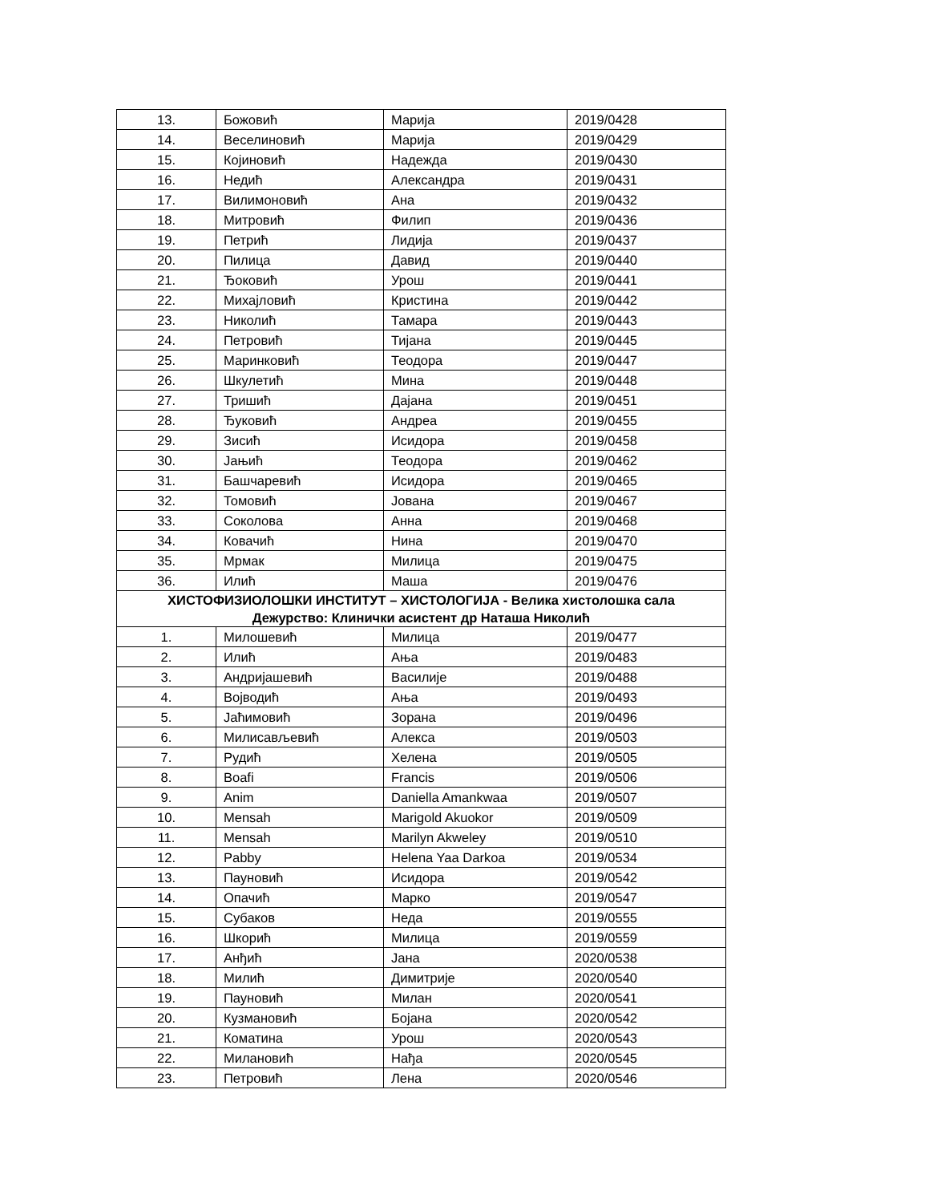| 13. | Божовић | Марија | 2019/0428 |
| 14. | Веселиновић | Марија | 2019/0429 |
| 15. | Којиновић | Надежда | 2019/0430 |
| 16. | Недић | Александра | 2019/0431 |
| 17. | Вилимоновић | Ана | 2019/0432 |
| 18. | Митровић | Филип | 2019/0436 |
| 19. | Петрић | Лидија | 2019/0437 |
| 20. | Пилица | Давид | 2019/0440 |
| 21. | Ђоковић | Урош | 2019/0441 |
| 22. | Михајловић | Кристина | 2019/0442 |
| 23. | Николић | Тамара | 2019/0443 |
| 24. | Петровић | Тијана | 2019/0445 |
| 25. | Маринковић | Теодора | 2019/0447 |
| 26. | Шкулетић | Мина | 2019/0448 |
| 27. | Тришић | Дајана | 2019/0451 |
| 28. | Ђуковић | Андреа | 2019/0455 |
| 29. | Зисић | Исидора | 2019/0458 |
| 30. | Јањић | Теодора | 2019/0462 |
| 31. | Башчаревић | Исидора | 2019/0465 |
| 32. | Томовић | Јована | 2019/0467 |
| 33. | Соколова | Анна | 2019/0468 |
| 34. | Ковачић | Нина | 2019/0470 |
| 35. | Мрмак | Милица | 2019/0475 |
| 36. | Илић | Маша | 2019/0476 |
| ХИСТОФИЗИОЛОШКИ ИНСТИТУТ – ХИСТОЛОГИЈА - Велика хистолошка сала Дежурство: Клинички асистент др Наташа Николић | | | |
| 1. | Милошевић | Милица | 2019/0477 |
| 2. | Илић | Ања | 2019/0483 |
| 3. | Андријашевић | Василије | 2019/0488 |
| 4. | Војводић | Ања | 2019/0493 |
| 5. | Јаћимовић | Зорана | 2019/0496 |
| 6. | Милисављевић | Алекса | 2019/0503 |
| 7. | Рудић | Хелена | 2019/0505 |
| 8. | Boafi | Francis | 2019/0506 |
| 9. | Anim | Daniella Amankwaa | 2019/0507 |
| 10. | Mensah | Marigold Akuokor | 2019/0509 |
| 11. | Mensah | Marilyn Akweley | 2019/0510 |
| 12. | Pabby | Helena Yaa Darkoa | 2019/0534 |
| 13. | Пауновић | Исидора | 2019/0542 |
| 14. | Опачић | Марко | 2019/0547 |
| 15. | Субаков | Неда | 2019/0555 |
| 16. | Шкорић | Милица | 2019/0559 |
| 17. | Анђић | Јана | 2020/0538 |
| 18. | Милић | Димитрије | 2020/0540 |
| 19. | Пауновић | Милан | 2020/0541 |
| 20. | Кузмановић | Бојана | 2020/0542 |
| 21. | Коматина | Урош | 2020/0543 |
| 22. | Милановић | Нађа | 2020/0545 |
| 23. | Петровић | Лена | 2020/0546 |